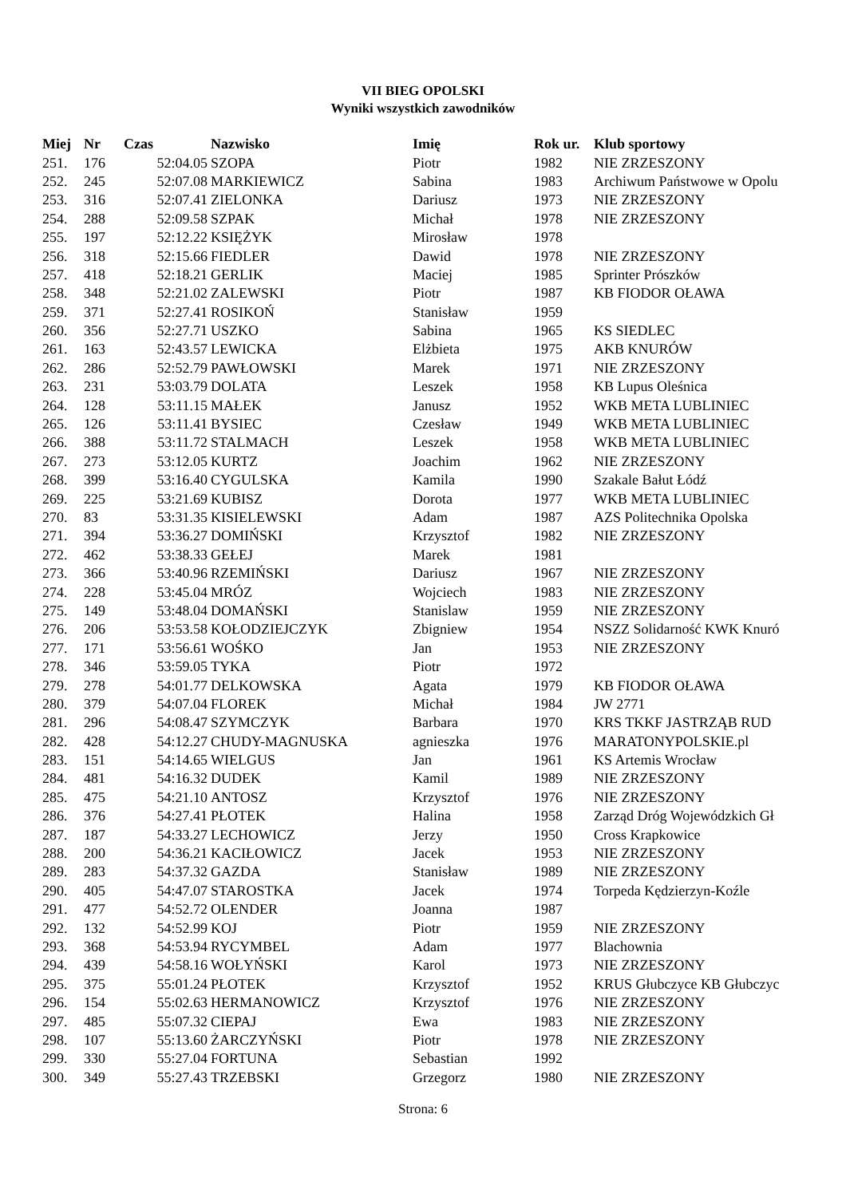VII BIEG OPOLSKI
Wyniki wszystkich zawodników
| Miej | Nr | Czas | Nazwisko | Imię | Rok ur. | Klub sportowy |
| --- | --- | --- | --- | --- | --- | --- |
| 251. | 176 | 52:04.05 | SZOPA | Piotr | 1982 | NIE ZRZESZONY |
| 252. | 245 | 52:07.08 | MARKIEWICZ | Sabina | 1983 | Archiwum Państwowe w Opolu |
| 253. | 316 | 52:07.41 | ZIELONKA | Dariusz | 1973 | NIE ZRZESZONY |
| 254. | 288 | 52:09.58 | SZPAK | Michał | 1978 | NIE ZRZESZONY |
| 255. | 197 | 52:12.22 | KSIĘŻYK | Mirosław | 1978 | |
| 256. | 318 | 52:15.66 | FIEDLER | Dawid | 1978 | NIE ZRZESZONY |
| 257. | 418 | 52:18.21 | GERLIK | Maciej | 1985 | Sprinter Prószków |
| 258. | 348 | 52:21.02 | ZALEWSKI | Piotr | 1987 | KB FIODOR OŁAWA |
| 259. | 371 | 52:27.41 | ROSIKOŃ | Stanisław | 1959 | |
| 260. | 356 | 52:27.71 | USZKO | Sabina | 1965 | KS SIEDLEC |
| 261. | 163 | 52:43.57 | LEWICKA | Elżbieta | 1975 | AKB KNURÓW |
| 262. | 286 | 52:52.79 | PAWŁOWSKI | Marek | 1971 | NIE ZRZESZONY |
| 263. | 231 | 53:03.79 | DOLATA | Leszek | 1958 | KB Lupus Oleśnica |
| 264. | 128 | 53:11.15 | MAŁEK | Janusz | 1952 | WKB META LUBLINIEC |
| 265. | 126 | 53:11.41 | BYSIEC | Czesław | 1949 | WKB META LUBLINIEC |
| 266. | 388 | 53:11.72 | STALMACH | Leszek | 1958 | WKB META LUBLINIEC |
| 267. | 273 | 53:12.05 | KURTZ | Joachim | 1962 | NIE ZRZESZONY |
| 268. | 399 | 53:16.40 | CYGULSKA | Kamila | 1990 | Szakale Bałut Łódź |
| 269. | 225 | 53:21.69 | KUBISZ | Dorota | 1977 | WKB META LUBLINIEC |
| 270. | 83 | 53:31.35 | KISIELEWSKI | Adam | 1987 | AZS Politechnika Opolska |
| 271. | 394 | 53:36.27 | DOMIŃSKI | Krzysztof | 1982 | NIE ZRZESZONY |
| 272. | 462 | 53:38.33 | GEŁEJ | Marek | 1981 | |
| 273. | 366 | 53:40.96 | RZEMIŃSKI | Dariusz | 1967 | NIE ZRZESZONY |
| 274. | 228 | 53:45.04 | MRÓZ | Wojciech | 1983 | NIE ZRZESZONY |
| 275. | 149 | 53:48.04 | DOMAŃSKI | Stanislaw | 1959 | NIE ZRZESZONY |
| 276. | 206 | 53:53.58 | KOŁODZIEJCZYK | Zbigniew | 1954 | NSZZ Solidarność KWK Knuró |
| 277. | 171 | 53:56.61 | WOŚKO | Jan | 1953 | NIE ZRZESZONY |
| 278. | 346 | 53:59.05 | TYKA | Piotr | 1972 | |
| 279. | 278 | 54:01.77 | DELKOWSKA | Agata | 1979 | KB FIODOR OŁAWA |
| 280. | 379 | 54:07.04 | FLOREK | Michał | 1984 | JW 2771 |
| 281. | 296 | 54:08.47 | SZYMCZYK | Barbara | 1970 | KRS TKKF JASTRZĄB RUD |
| 282. | 428 | 54:12.27 | CHUDY-MAGNUSKA | agnieszka | 1976 | MARATONYPOLSKIE.pl |
| 283. | 151 | 54:14.65 | WIELGUS | Jan | 1961 | KS Artemis Wrocław |
| 284. | 481 | 54:16.32 | DUDEK | Kamil | 1989 | NIE ZRZESZONY |
| 285. | 475 | 54:21.10 | ANTOSZ | Krzysztof | 1976 | NIE ZRZESZONY |
| 286. | 376 | 54:27.41 | PŁOTEK | Halina | 1958 | Zarząd Dróg Wojewódzkich Gł |
| 287. | 187 | 54:33.27 | LECHOWICZ | Jerzy | 1950 | Cross Krapkowice |
| 288. | 200 | 54:36.21 | KACIŁOWICZ | Jacek | 1953 | NIE ZRZESZONY |
| 289. | 283 | 54:37.32 | GAZDA | Stanisław | 1989 | NIE ZRZESZONY |
| 290. | 405 | 54:47.07 | STAROSTKA | Jacek | 1974 | Torpeda Kędzierzyn-Koźle |
| 291. | 477 | 54:52.72 | OLENDER | Joanna | 1987 | |
| 292. | 132 | 54:52.99 | KOJ | Piotr | 1959 | NIE ZRZESZONY |
| 293. | 368 | 54:53.94 | RYCYMBEL | Adam | 1977 | Blachownia |
| 294. | 439 | 54:58.16 | WOŁYŃSKI | Karol | 1973 | NIE ZRZESZONY |
| 295. | 375 | 55:01.24 | PŁOTEK | Krzysztof | 1952 | KRUS Głubczyce KB Głubczyc |
| 296. | 154 | 55:02.63 | HERMANOWICZ | Krzysztof | 1976 | NIE ZRZESZONY |
| 297. | 485 | 55:07.32 | CIEPAJ | Ewa | 1983 | NIE ZRZESZONY |
| 298. | 107 | 55:13.60 | ŻARCZYŃSKI | Piotr | 1978 | NIE ZRZESZONY |
| 299. | 330 | 55:27.04 | FORTUNA | Sebastian | 1992 | |
| 300. | 349 | 55:27.43 | TRZEBSKI | Grzegorz | 1980 | NIE ZRZESZONY |
Strona: 6